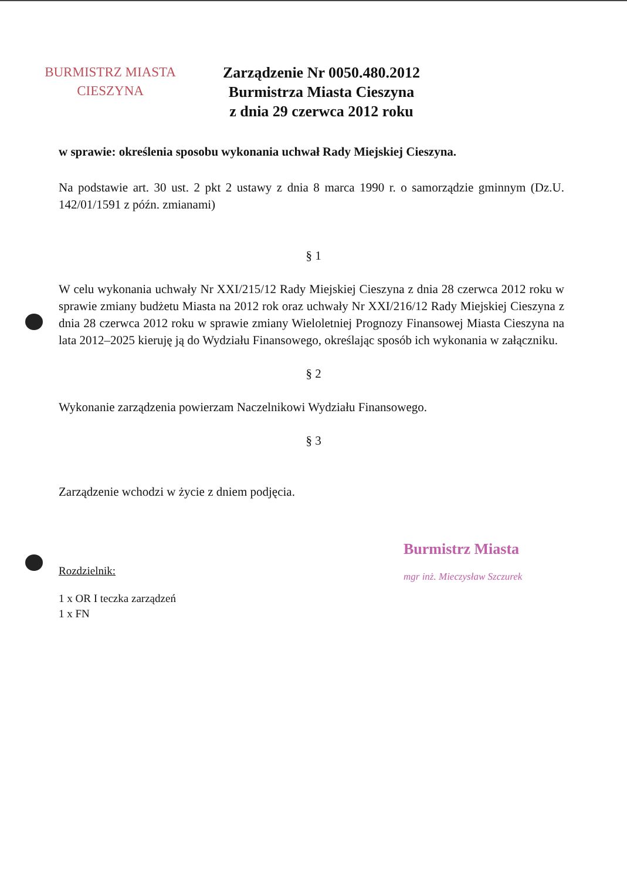BURMISTRZ MIASTA
CIESZYNA
Zarządzenie Nr 0050.480.2012
Burmistrza Miasta Cieszyna
z dnia 29 czerwca 2012 roku
w sprawie: określenia sposobu wykonania uchwał Rady Miejskiej Cieszyna.
Na podstawie art. 30 ust. 2 pkt 2 ustawy z dnia 8 marca 1990 r. o samorządzie gminnym (Dz.U. 142/01/1591 z późn. zmianami)
§ 1
W celu wykonania uchwały Nr XXI/215/12 Rady Miejskiej Cieszyna z dnia 28 czerwca 2012 roku w sprawie zmiany budżetu Miasta na 2012 rok oraz uchwały Nr XXI/216/12 Rady Miejskiej Cieszyna z dnia 28 czerwca 2012 roku w sprawie zmiany Wieloletniej Prognozy Finansowej Miasta Cieszyna na lata 2012–2025 kieruję ją do Wydziału Finansowego, określając sposób ich wykonania w załączniku.
§ 2
Wykonanie zarządzenia powierzam Naczelnikowi Wydziału Finansowego.
§ 3
Zarządzenie wchodzi w życie z dniem podjęcia.
Burmistrz Miasta
mgr inż. Mieczysław Szczurek
Rozdzielnik:
1 x OR I teczka zarządzeń
1 x FN